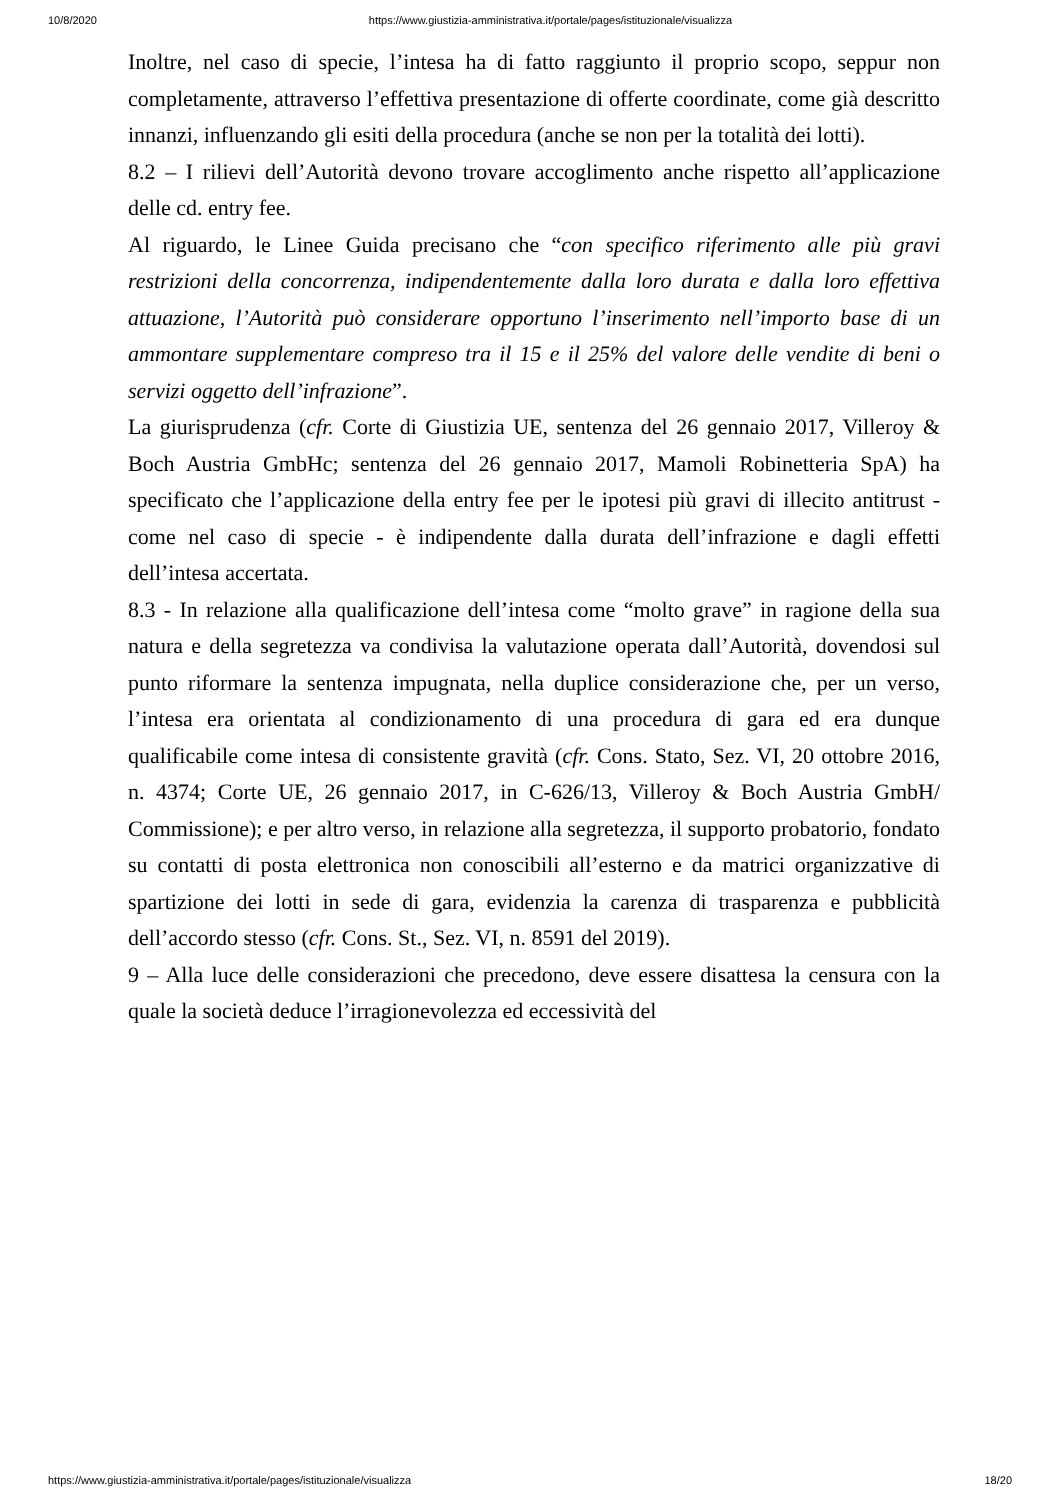10/8/2020 https://www.giustizia-amministrativa.it/portale/pages/istituzionale/visualizza
Inoltre, nel caso di specie, l’intesa ha di fatto raggiunto il proprio scopo, seppur non completamente, attraverso l’effettiva presentazione di offerte coordinate, come già descritto innanzi, influenzando gli esiti della procedura (anche se non per la totalità dei lotti).
8.2 – I rilievi dell’Autorità devono trovare accoglimento anche rispetto all’applicazione delle cd. entry fee.
Al riguardo, le Linee Guida precisano che “con specifico riferimento alle più gravi restrizioni della concorrenza, indipendentemente dalla loro durata e dalla loro effettiva attuazione, l’Autorità può considerare opportuno l’inserimento nell’importo base di un ammontare supplementare compreso tra il 15 e il 25% del valore delle vendite di beni o servizi oggetto dell’infrazione”.
La giurisprudenza (cfr. Corte di Giustizia UE, sentenza del 26 gennaio 2017, Villeroy & Boch Austria GmbHc; sentenza del 26 gennaio 2017, Mamoli Robinetteria SpA) ha specificato che l’applicazione della entry fee per le ipotesi più gravi di illecito antitrust - come nel caso di specie - è indipendente dalla durata dell’infrazione e dagli effetti dell’intesa accertata.
8.3 - In relazione alla qualificazione dell’intesa come “molto grave” in ragione della sua natura e della segretezza va condivisa la valutazione operata dall’Autorità, dovendosi sul punto riformare la sentenza impugnata, nella duplice considerazione che, per un verso, l’intesa era orientata al condizionamento di una procedura di gara ed era dunque qualificabile come intesa di consistente gravità (cfr. Cons. Stato, Sez. VI, 20 ottobre 2016, n. 4374; Corte UE, 26 gennaio 2017, in C-626/13, Villeroy & Boch Austria GmbH/ Commissione); e per altro verso, in relazione alla segretezza, il supporto probatorio, fondato su contatti di posta elettronica non conoscibili all’esterno e da matrici organizzative di spartizione dei lotti in sede di gara, evidenzia la carenza di trasparenza e pubblicità dell’accordo stesso (cfr. Cons. St., Sez. VI, n. 8591 del 2019).
9 – Alla luce delle considerazioni che precedono, deve essere disattesa la censura con la quale la società deduce l’irragionevolezza ed eccessività del
https://www.giustizia-amministrativa.it/portale/pages/istituzionale/visualizza 18/20